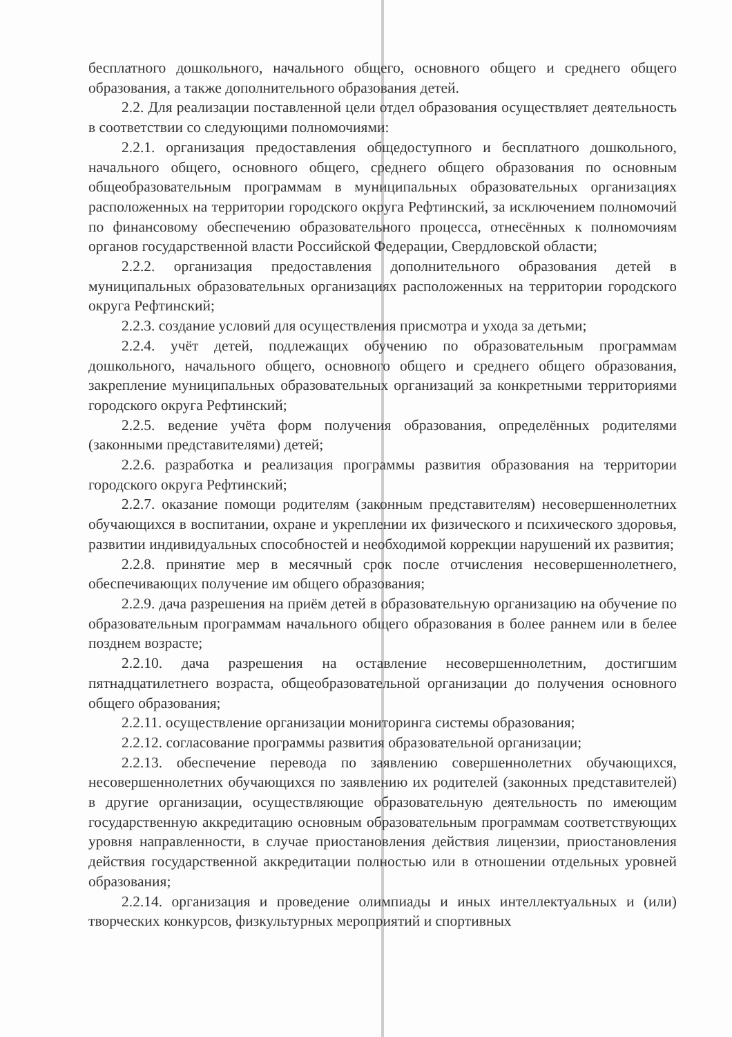бесплатного дошкольного, начального общего, основного общего и среднего общего образования, а также дополнительного образования детей.
2.2. Для реализации поставленной цели отдел образования осуществляет деятельность в соответствии со следующими полномочиями:
2.2.1. организация предоставления общедоступного и бесплатного дошкольного, начального общего, основного общего, среднего общего образования по основным общеобразовательным программам в муниципальных образовательных организациях расположенных на территории городского округа Рефтинский, за исключением полномочий по финансовому обеспечению образовательного процесса, отнесённых к полномочиям органов государственной власти Российской Федерации, Свердловской области;
2.2.2. организация предоставления дополнительного образования детей в муниципальных образовательных организациях расположенных на территории городского округа Рефтинский;
2.2.3. создание условий для осуществления присмотра и ухода за детьми;
2.2.4. учёт детей, подлежащих обучению по образовательным программам дошкольного, начального общего, основного общего и среднего общего образования, закрепление муниципальных образовательных организаций за конкретными территориями городского округа Рефтинский;
2.2.5. ведение учёта форм получения образования, определённых родителями (законными представителями) детей;
2.2.6. разработка и реализация программы развития образования на территории городского округа Рефтинский;
2.2.7. оказание помощи родителям (законным представителям) несовершеннолетних обучающихся в воспитании, охране и укреплении их физического и психического здоровья, развитии индивидуальных способностей и необходимой коррекции нарушений их развития;
2.2.8. принятие мер в месячный срок после отчисления несовершеннолетнего, обеспечивающих получение им общего образования;
2.2.9. дача разрешения на приём детей в образовательную организацию на обучение по образовательным программам начального общего образования в более раннем или в белее позднем возрасте;
2.2.10. дача разрешения на оставление несовершеннолетним, достигшим пятнадцатилетнего возраста, общеобразовательной организации до получения основного общего образования;
2.2.11. осуществление организации мониторинга системы образования;
2.2.12. согласование программы развития образовательной организации;
2.2.13. обеспечение перевода по заявлению совершеннолетних обучающихся, несовершеннолетних обучающихся по заявлению их родителей (законных представителей) в другие организации, осуществляющие образовательную деятельность по имеющим государственную аккредитацию основным образовательным программам соответствующих уровня направленности, в случае приостановления действия лицензии, приостановления действия государственной аккредитации полностью или в отношении отдельных уровней образования;
2.2.14. организация и проведение олимпиады и иных интеллектуальных и (или) творческих конкурсов, физкультурных мероприятий и спортивных